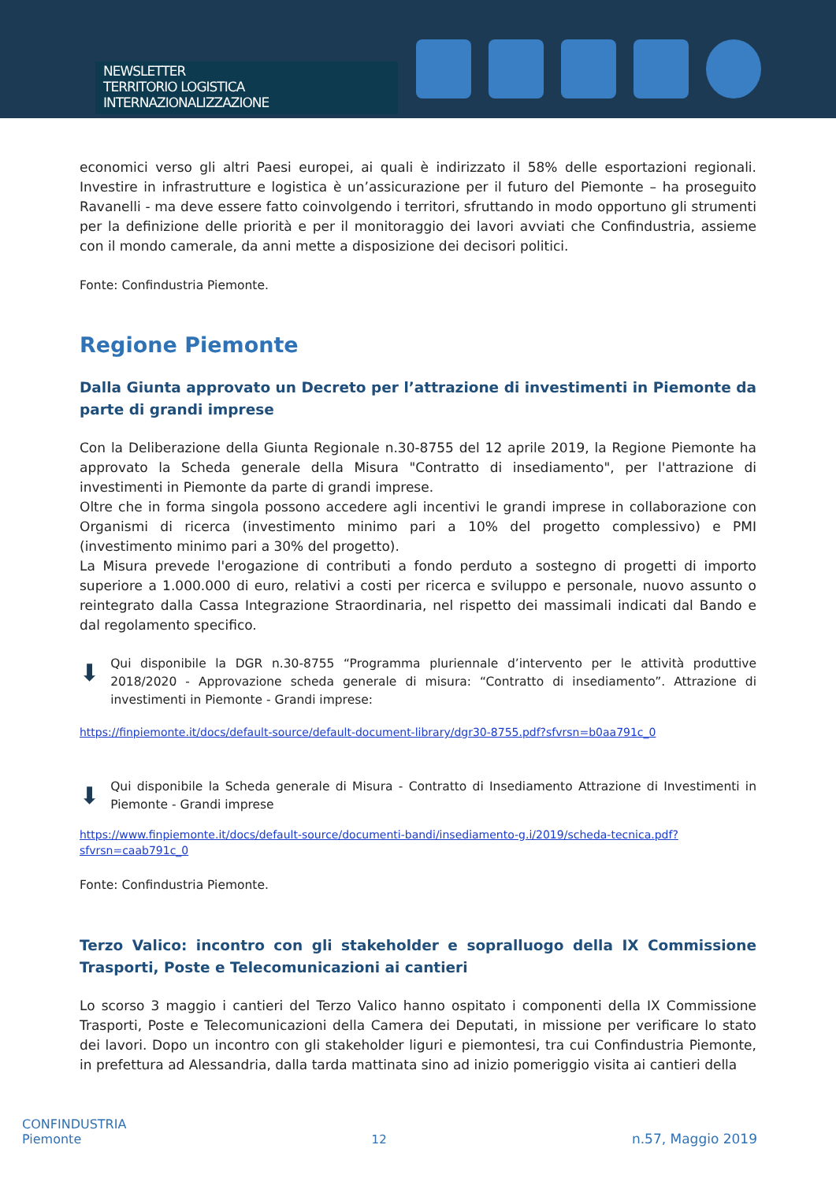NEWSLETTER
TERRITORIO LOGISTICA INTERNAZIONALIZZAZIONE
economici verso gli altri Paesi europei, ai quali è indirizzato il 58% delle esportazioni regionali. Investire in infrastrutture e logistica è un’assicurazione per il futuro del Piemonte – ha proseguito Ravanelli - ma deve essere fatto coinvolgendo i territori, sfruttando in modo opportuno gli strumenti per la definizione delle priorità e per il monitoraggio dei lavori avviati che Confindustria, assieme con il mondo camerale, da anni mette a disposizione dei decisori politici.
Fonte: Confindustria Piemonte.
Regione Piemonte
Dalla Giunta approvato un Decreto per l’attrazione di investimenti in Piemonte da parte di grandi imprese
Con la Deliberazione della Giunta Regionale n.30-8755 del 12 aprile 2019, la Regione Piemonte ha approvato la Scheda generale della Misura "Contratto di insediamento", per l'attrazione di investimenti in Piemonte da parte di grandi imprese.
Oltre che in forma singola possono accedere agli incentivi le grandi imprese in collaborazione con Organismi di ricerca (investimento minimo pari a 10% del progetto complessivo) e PMI (investimento minimo pari a 30% del progetto).
La Misura prevede l'erogazione di contributi a fondo perduto a sostegno di progetti di importo superiore a 1.000.000 di euro, relativi a costi per ricerca e sviluppo e personale, nuovo assunto o reintegrato dalla Cassa Integrazione Straordinaria, nel rispetto dei massimali indicati dal Bando e dal regolamento specifico.
⬇
Qui disponibile la DGR n.30-8755 “Programma pluriennale d’intervento per le attività produttive 2018/2020 - Approvazione scheda generale di misura: “Contratto di insediamento”. Attrazione di investimenti in Piemonte - Grandi imprese:
https://finpiemonte.it/docs/default-source/default-document-library/dgr30-8755.pdf?sfvrsn=b0aa791c_0
⬇
Qui disponibile la Scheda generale di Misura - Contratto di Insediamento Attrazione di Investimenti in Piemonte - Grandi imprese
https://www.finpiemonte.it/docs/default-source/documenti-bandi/insediamento-g.i/2019/scheda-tecnica.pdf?sfvrsn=caab791c_0
Fonte: Confindustria Piemonte.
Terzo Valico: incontro con gli stakeholder e sopralluogo della IX Commissione Trasporti, Poste e Telecomunicazioni ai cantieri
Lo scorso 3 maggio i cantieri del Terzo Valico hanno ospitato i componenti della IX Commissione Trasporti, Poste e Telecomunicazioni della Camera dei Deputati, in missione per verificare lo stato dei lavori. Dopo un incontro con gli stakeholder liguri e piemontesi, tra cui Confindustria Piemonte, in prefettura ad Alessandria, dalla tarda mattinata sino ad inizio pomeriggio visita ai cantieri della
CONFINDUSTRIA
Piemonte
12
n.57, Maggio 2019